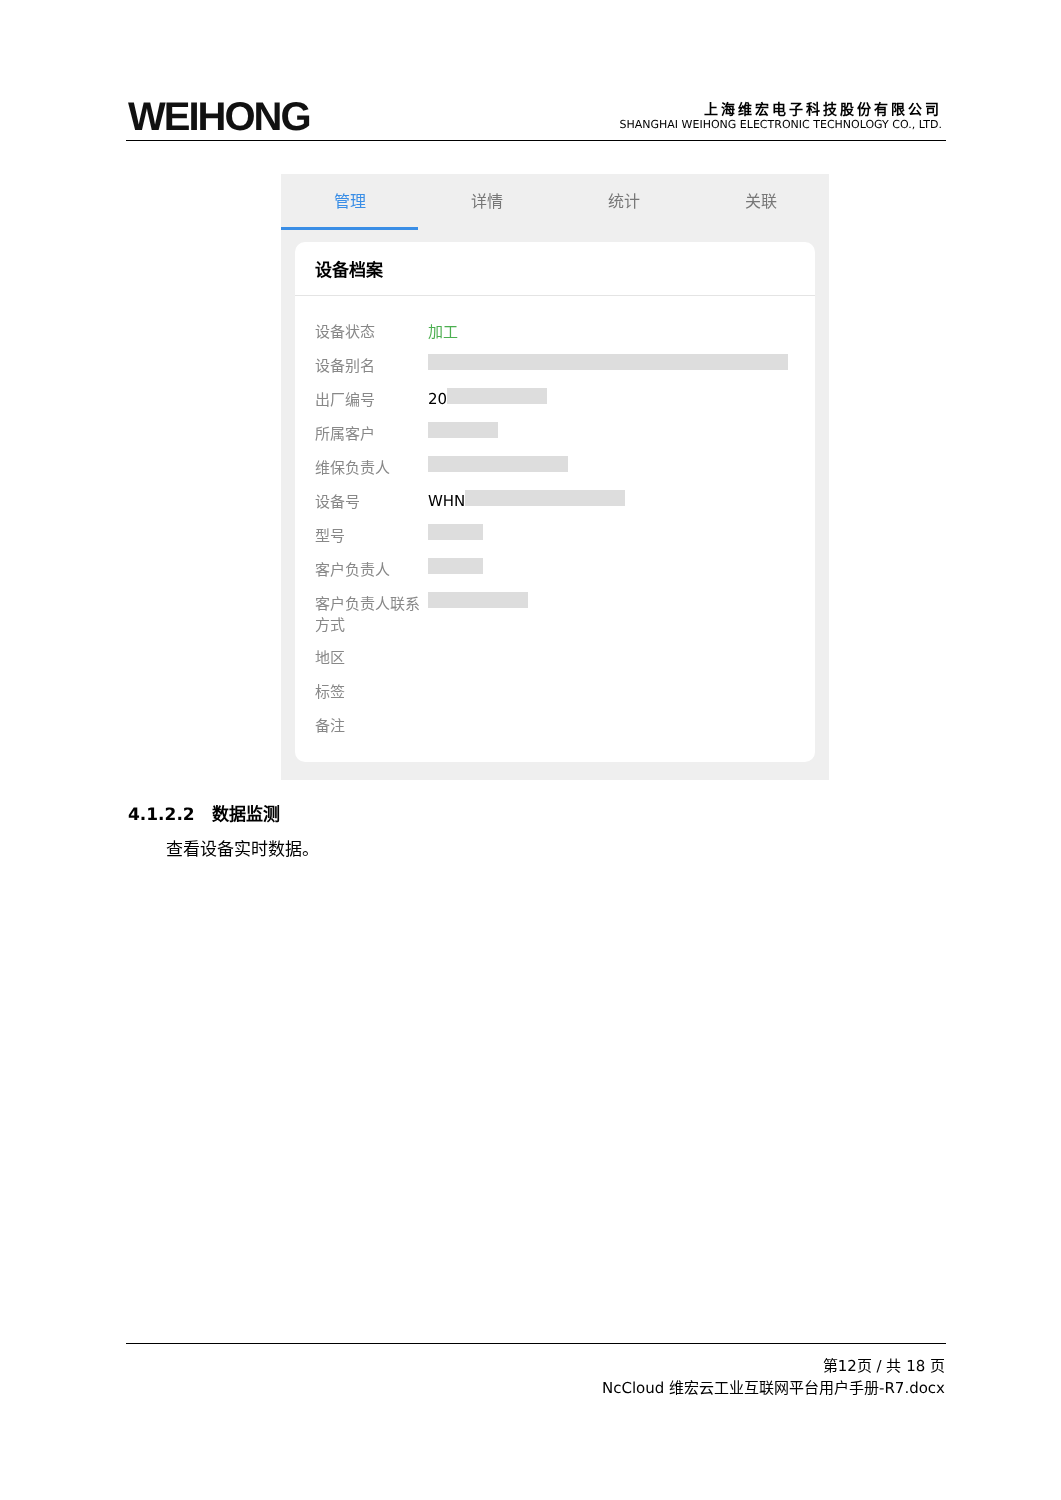WEIHONG
上海维宏电子科技股份有限公司
SHANGHAI WEIHONG ELECTRONIC TECHNOLOGY CO., LTD.
管理 详情 统计 关联
设备档案
设备状态 加工
设备别名
出厂编号 20
所属客户
维保负责人
设备号 WHN
型号
客户负责人
客户负责人联系方式
地区
标签
备注
4.1.2.2　数据监测
查看设备实时数据。
第12页 / 共 18 页
NcCloud 维宏云工业互联网平台用户手册-R7.docx